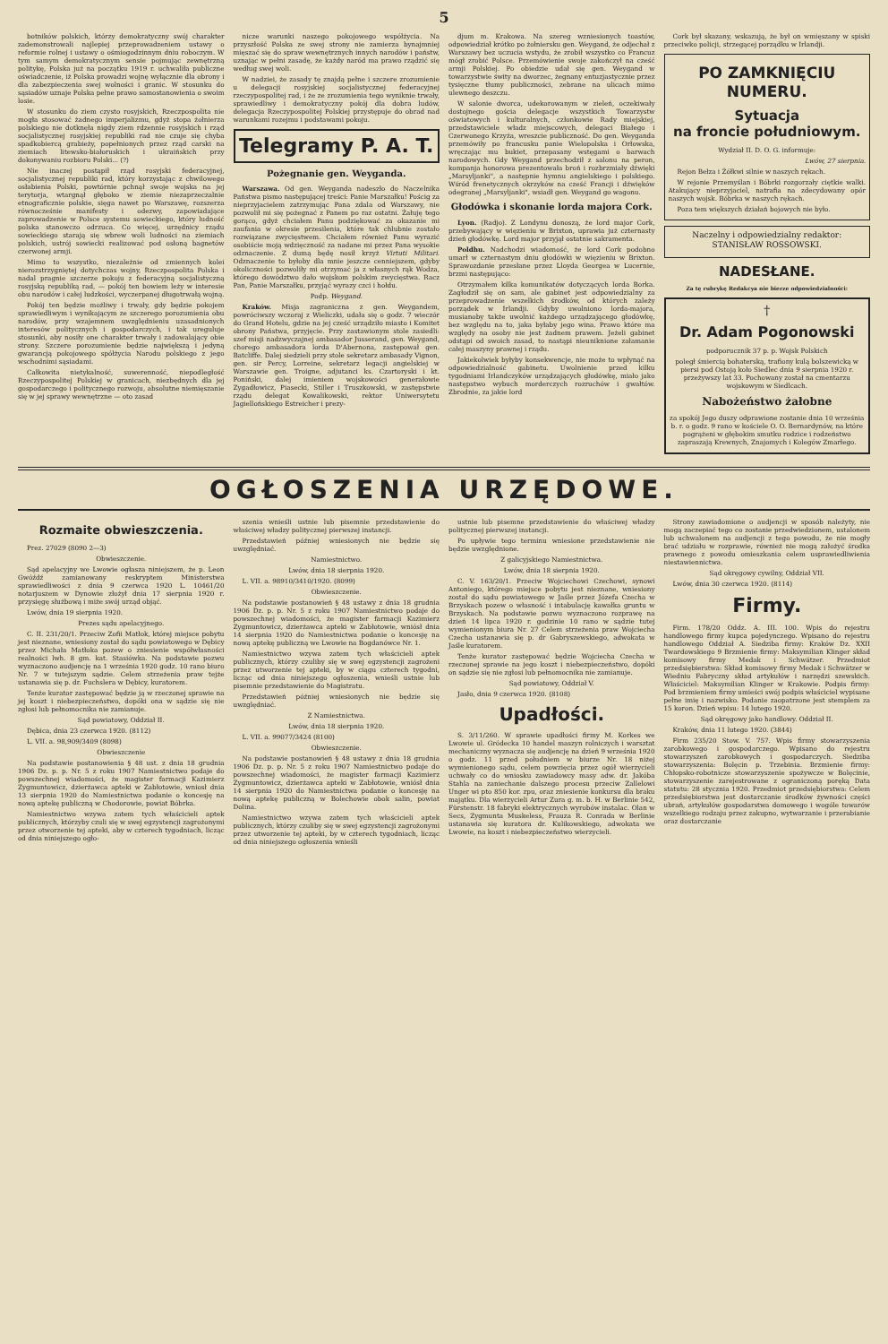5
botników polskich, którzy demokratyczny swój charakter zademonstrowali najlepiej przeprowadzeniem ustawy o reformie rolnej i ustawy o ośmiogodzinnym dniu roboczym. W tym samym demokratycznym sensie pojmując zewnętrzną politykę, Polska już na początku 1919 r. uchwaliła publiczne oświadczenie, iż Polska prowadzi wojnę wyłącznie dla obrony i dla zabezpieczenia swej wolności i granic. W stosunku do sąsiadów uznaje Polska pełne prawo samostanowienia o swoim losie.
W stosunku do ziem czysto rosyjskich, Rzeczpospolita nie mogła stosować żadnego imperjalizmu, gdyż stopa żołnierza polskiego nie dotknęła nigdy ziem rdzennie rosyjskich i rząd socjalistycznej rosyjskiej republiki rad nie czuje się chyba spadkobiercą grabieży, popełnionych przez rząd carski na ziemiach litewsko-białoruskich i ukraińskich przy dokonywaniu rozbioru Polski... (?)
Nie inaczej postąpił rząd rosyjski federacyjnej, socjalistycznej republiki rad, który korzystając z chwilowego osłabienia Polski, powtórnie pchnął swoje wojska na jej terytorja, wtargnął głęboko w ziemie niezaprzeczalnie etnograficznie polskie, sięga nawet po Warszawę, rozszerza równocześnie manifesty i odezwy, zapowiadające zaprowadzenie w Polsce systemu sowieckiego, który ludność polska stanowczo odrzuca. Co więcej, urzędnicy rządu sowieckiego starają się wbrew woli ludności na ziemiach polskich, ustrój sowiecki realizować pod osłoną bagnetów czerwonej armji.
Mimo to wszystko, niezależnie od zmiennych kolei nierozstrzygniętej dotychczas wojny, Rzeczpospolita Polska i nadal pragnie szczerze pokoju z federacyjną socjalistyczną rosyjską republiką rad, — pokój ten bowiem leży w interesie obu narodów i całej ludzkości, wyczerpanej długotrwałą wojną.
Pokój ten będzie możliwy i trwały, gdy będzie pokojem sprawiedliwym i wynikającym ze szczerego porozumienia obu narodów, przy wzajemnem uwzględnieniu uzasadnionych interesów politycznych i gospodarczych, i tak ureguluje stosunki, aby nosiły one charakter trwały i zadowalający obie strony. Szczere porozumienie będzie największą i jedyną gwarancją pokojowego spółżycia Narodu polskiego z jego wschodnimi sąsiadami.
Całkowita nietykalność, suwerenność, niepodległość Rzeczypospolitej Polskiej w granicach, niezbędnych dla jej gospodarczego i politycznego rozwoju, absolutne niemięszanie się w jej sprawy wewnętrzne — oto zasad
nicze warunki naszego pokojowego współżycia. Na przyszłość Polska ze swej strony nie zamierza bynajmniej mięszać się do spraw wewnętrznych innych narodów i państw, uznając w pełni zasadę, że każdy naród ma prawo rządzić się według swej woli.
W nadziei, że zasady tę znajdą pełne i szczere zrozumienie u delegacji rosyjskiej socjalistycznej federacyjnej rzeczypospolitej rad, i że ze zrozumienia tego wyniknie trwały, sprawiedliwy i demokratyczny pokój dla dobra ludów, delegacja Rzeczypospolitej Polskiej przystępuje do obrad nad warunkami rozejmu i podstawami pokoju.
Telegramy P. A. T.
Pożegnanie gen. Weyganda.
Warszawa. Od gen. Weyganda nadeszło do Naczelnika Państwa pismo następującej treści: Panie Marszałku! Pościg za nieprzyjacielem zatrzymując Pana zdala od Warszawy, nie pozwolił mi się pożegnać z Panem po raz ostatni. Żałuję tego gorąco, gdyż chciałem Panu podziękować za okazanie mi zaufania w okresie przesilenia, które tak chlubnie zostało rozwiązane zwycięstwem. Chciałem również Panu wyrazić osobiście moją wdzięczność za nadane mi przez Pana wysokie odznaczenie. Z dumą będę nosił krzyż Virtuti Militari. Odznaczenie to byłoby dla mnie jeszcze cenniejszem, gdyby okoliczności pozwoliły mi otrzymać ja z własnych rąk Wodza, którego dowództwo dało wojskom polskim zwycięstwa. Racz Pan, Panie Marszałku, przyjąć wyrazy czci i hołdu.
Podp. Weygand.
Kraków. Misja zagraniczna z gen. Weygandem, powróciwszy wczoraj z Wieliczki, udała się o godz. 7 wieczór do Grand Hotelu, gdzie na jej cześć urządziło miasto i Komitet obrony Państwa, przyjęcie. Przy zastawionym stole zasiedli: szef misji nadzwyczajnej ambasador Jusserand, gen. Weygand, chorego ambasadora lorda D'Abernona, zastępował gen. Batcliffe. Dalej siedzieli przy stole sekretarz ambasady Vignon, gen. sir Percy, Lorreine, sekretarz legacji angielskiej w Warszawie gen. Troigne, adjutanci ks. Czartoryski i kt. Poniński, dalej imieniem wojskowości generałowie Zygadłowicz, Piasecki, Stiller i Truszkowski, w zastępstwie rządu delegat Kowalikowski, rektor Uniwersytetu Jagiellońskiego Estreicher i prezy-
djum m. Krakowa. Na szereg wzniesionych toastów, odpowiedział krótko po żołniersku gen. Weygand, że odjechał z Warszawy bez uczucia wstydu, że zrobił wszystko co Francuz mógł zrobić Polsce. Przemówienie swoje zakończył na cześć armji Polskiej. Po obiedzie udał się gen. Weygand w towarzystwie świty na dworzec, żegnany entuzjastycznie przez tysięczne tłumy publiczności, zebrane na ulicach mimo ulewnego deszczu.
W salonie dworca, udekorowanym w zieleń, oczekiwały dostojnego gościa delegacje wszystkich Towarzystw oświatowych i kulturalnych, członkowie Rady miejskiej, przedstawiciele władz miejscowych, delegaci Białego i Czerwonego Krzyża, wreszcie publiczność. Do gen. Weyganda przemówiły po francusku panie Wielopolska i Orłowska, wręczając mu bukiet, przepasany wstęgami o barwach narodowych. Gdy Weygand przechodził z salonu na peron, kompanja honorowa prezentowała broń i rozbrzmiały dźwięki „Marsyljanki", a następnie hymnu angielskiego i polskiego. Wśród frenetycznych okrzyków na cześć Francji i dźwięków odegranej „Marsyljanki", wsiadł gen. Weygand go wagonu.
Głodówka i skonanie lorda majora Cork.
Lyon. (Radjo). Z Londynu donoszą, że lord major Cork, przebywający w więzieniu w Brixton, uprawia już czternasty dzień głodówkę. Lord major przyjął ostatnie sakramenta.
Poldhu. Nadchodzi wiadomość, że lord Cork podobno umarł w czternastym dniu głodówki w więzieniu w Brixton. Sprawozdanie przesłane przez Lloyda Georgea w Lucernie, brzmi następująco:
Otrzymałem kilka komunikatów dotyczących lorda Borka. Zagłodził się on sam, ale gabinet jest odpowiedzialny za przeprowadzenie wszelkich środków, od których zależy porządek w Irlandji. Gdyby uwolniono lorda-majora, musianoby także uwolnić każdego urządzającego głodówkę, bez względu na to, jaka byłaby jego wina. Prawo które ma względy na osoby nie jest żadnem prawem. Jeżeli gabinet odstąpi od swoich zasad, to nastąpi nieuniknione załamanie całej maszyny prawnej i rządu.
Jakiekolwiek byłyby konsekwencje, nie może to wpłynąć na odpowiedzialność gabinetu. Uwolnienie przed kilku tygodniami Irlandczyków urządzających głodówkę, miało jako następstwo wybuch morderczych rozruchów i gwałtów. Zbrodnie, za jakie lord
Cork był skazany, wskazują, że był on wmięszany w spiski przeciwko policji, strzegącej porządku w Irlandji.
PO ZAMKNIĘCIU NUMERU.
Sytuacja
na froncie południowym.
Wydział II. D. O. G. informuje:
Lwów, 27 sierpnia.
Rejon Bełza i Żółkwi silnie w naszych rękach.
W rejonie Przemyślan i Bóbrki rozgorzały ciętkie walki. Atakujący nieprzyjaciel, natrafia na zdecydowany opór naszych wojsk. Bóbrka w naszych rękach.
Poza tem większych działań bojowych nie było.
Naczelny i odpowiedzialny redaktor:
STANISŁAW ROSSOWSKI.
NADESŁANE.
Za tę rubrykę Redakcya nie bierze odpowiedzialności:
†
Dr. Adam Pogonowski
podporucznik 37 p. p. Wojsk Polskich
poległ śmiercią bohaterską, trafiony kulą bolszewicką w piersi pod Ostoją koło Siedlec dnia 9 sierpnia 1920 r. przeżywszy lat 33. Pochowany został na cmentarzu wojskowym w Siedlcach.
Nabożeństwo żałobne
za spokój Jego duszy odprawione zostanie dnia 10 września b. r. o godz. 9 rano w kościele O. O. Bernardynów, na które pogrążeni w głębokim smutku rodzice i rodzeństwo zapraszają Krewnych, Znajomych i Kolegów Zmarłego.
OGŁOSZENIA URZĘDOWE.
Rozmaite obwieszczenia.
Prez. 27029 (8090 2—3)
Obwieszczenie.
Sąd apelacyjny we Lwowie ogłasza niniejszem, że p. Leon Gwóźdź zamianowany reskryptem Ministerstwa sprawiedliwości z dnia 9 czerwca 1920 L. 10461/20 notarjuszem w Dynowie złożył dnia 17 sierpnia 1920 r. przysięgę służbową i miże swój urząd objąć.
Lwów, dnia 19 sierpnia 1920.
Prezes sądu apelacyjnego.
C. II. 231/20/1. Przeciw Zofii Matłok, której miejsce pobytu jest nieznane, wniesiony został do sądu powiatowego w Dębicy przez Michała Matłoka pozew o zniesienie współwłasności realności lwh. 8 gm. kat. Stasiówka. Na podstawie pozwu wyznaczono audjencję na 1 września 1920 godz. 10 rano biuro Nr. 7 w tutejszym sądzie. Celem strzeżenia praw tejże ustanawia się p. dr. Fuchslera w Dębicy, kuratorem.
Tenże kurator zastępować będzie ją w rzeczonej sprawie na jej koszt i niebezpieczeństwo, dopóki ona w sądzie się nie zgłosi lub pełnomocnika nie zamianuje.
Sąd powiatowy, Oddział II.
Dębica, dnia 23 czerwca 1920. (8112)
L. VII. a. 98,909/3409 (8098)
Obwieszczenie
Na podstawie postanowienia § 48 ust. z dnia 18 grudnia 1906 Dz. p. p. Nr. 5 z roku 1907 Namiestnictwo podaje do powszechnej wiadomości, że magister farmacji Kazimierz Zygmuntowicz, dzierżawca apteki w Zabłotowie, wniosł dnia 13 sierpnia 1920 do Namiestnictwa podanie o koncesję na nową aptekę publiczną w Chodorowie, powiat Bóbrka.
Namiestnictwo wzywa zatem tych właścicieli aptek publicznych, którzyby czuli się w swej egzystencji zagrożonymi przez otworzenie tej apteki, aby w czterech tygodniach, licząc od dnia niniejszego ogło-
szenia wnieśli ustnie lub pisemnie przedstawienie do właściwej władzy politycznej pierwszej instancji.
Przedstawień później wniesionych nie będzie się uwzględniać.
Namiestnictwo.
Lwów, dnia 18 sierpnia 1920.
L. VII. a. 98910/3410/1920. (8099)
Obwieszczenie.
Na podstawie postanowień § 48 ustawy z dnia 18 grudnia 1906 Dz. p. p. Nr. 5 z roku 1907 Namiestnictwo podaje do powszechnej wiadomości, że magister farmacji Kazimierz Zygmuntowicz, dzierżawca apteki w Zabłotowie, wniósł dnia 14 sierpnia 1920 do Namiestnictwa podanie o koncesję na nową aptekę publiczną we Lwowie na Bogdanówce Nr. 1.
Namiestnictwo wzywa zatem tych właścicieli aptek publicznych, którzy czuliby się w swej egzystencji zagrożeni przez utworzenie tej apteki, by w ciągu czterech tygodni, licząc od dnia niniejszego ogłoszenia, wnieśli ustnie lub pisemnie przedstawienie do Magistratu.
Przedstawień później wniesionych nie będzie się uwzględniać.
Z Namiestnictwa.
Lwów, dnia 18 sierpnia 1920.
L. VII. a. 99077/3424 (8100)
Obwieszczenie.
Na podstawie postanowień § 48 ustawy z dnia 18 grudnia 1906 Dz. p. p. Nr. 5 z roku 1907 Namiestnictwo podaje do powszechnej wiadomości, że magister farmacji Kazimierz Zygmuntowicz, dzierżawca apteki w Zabłotowie, wniósł dnia 14 sierpnia 1920 do Namiestnictwa podanie o koncesję na nową aptekę publiczną w Bolechowie obok salin, powiat Dolina.
Namiestnictwo wzywa zatem tych właścicieli aptek publicznych, którzy czuliby się w swej egzystencji zagrożonymi przez utworzenie tej apteki, by w czterech tygodniach, licząc od dnia niniejszego ogłoszenia wnieśli
ustnie lub pisemne przedstawienie do właściwej władzy politycznej pierwszej instancji.
Po upływie tego terminu wniesione przedstawienie nie będzie uwzględnione.
Z galicyjskiego Namiestnictwa.
Lwów, dnia 18 sierpnia 1920.
C. V. 163/20/1. Przeciw Wojciechowi Czechowi, synowi Antoniego, którego miejsce pobytu jest nieznane, wniesiony został do sądu powiatowego w Jaśle przez Józefa Czecha w Brzyskach pozew o własność i intabulację kawałka gruntu w Brzyskach. Na podstawie pozwu wyznaczono rozprawę na dzień 14 lipca 1920 r. godzinie 10 rano w sądzie tutej wymienionym biura Nr. 27 Celem strzeżenia praw Wojciecha Czecha ustanawia się p. dr Gabryszewskiego, adwokata w Jaśle kuratorem.
Tenże kurator zastępować będzie Wojciecha Czecha w rzeczonej sprawie na jego koszt i niebezpieczeństwo, dopóki on sądzie się nie zgłosi lub pełnomocnika nie zamianuje.
Sąd powiatowy, Oddział V.
Jasło, dnia 9 czerwca 1920. (8108)
Upadłości.
S. 3/11/260. W sprawie upadłości firmy M. Korkes we Lwowie ul. Gródecka 10 handel maszyn rolniczych i warsztat mechaniczny wyznacza się audjencję na dzień 9 września 1920 o godz. 11 przed południem w biurze Nr. 18 niżej wymienionego sądu, celem powzięcia przez ogół wierzycieli uchwały co do wniosku zawiadowcy masy adw. dr. Jakóba Stahla na zaniechanie dalszego procesu przeciw Zallelowi Unger wi pto 850 kor. zpu, oraz zniesienie konkursu dla braku majątku. Dla wierzycieli Artur Zura g. m. b. H. w Berlinie 542, Fürstenstr. 18 fabryki elektrycznych wyrobów instalac. Olan w Secs, Zygmunta Muskeless, Frauza R. Conrada w Berlinie ustanawia się kuratora dr. Kulikowskiego, adwokata we Lwowie, na koszt i niebezpieczeństwo wierzycieli.
Strony zawiadomione o audjencji w sposób należyty, nie mogą zaczepiać tego co zostanie przedwiedzionem, ustalonem lub uchwalonem na audjencji z tego powodu, że nie mogły brać udziału w rozprawie, również nie mogą założyć środka prawnego z powodu omieszkania celem usprawiedliwienia niestawiennictwa.
Sąd okręgowy cywilny, Oddział VII.
Lwów, dnia 30 czerwca 1920. (8114)
Firmy.
Firm. 178/20 Oddz. A. III. 100. Wpis do rejestru handlowego firmy kupca pojedynczego. Wpisano do rejestru handlowego Oddział A. Siedziba firmy: Kraków Dz. XXII Twardowskiego 9 Brzmienie firmy: Maksymilian Klinger skład komisowy firmy Medak i Schwätzer. Przedmiot przedsiębierstwa: Skład komisowy firmy Medak i Schwätzer w Wiedniu Fabryczny skład artykułów i narzędzi szewskich. Właściciel: Maksymilian Klinger w Krakowie. Podpis firmy: Pod brzmieniem firmy umieści swój podpis właściciel wypisane pełne imię i nazwisko. Podanie zaopatrzone jest stemplem za 15 koron. Dzień wpisu: 14 lutego 1920.
Sąd okręgowy jako handlowy. Oddział II.
Kraków, dnia 11 lutego 1920. (3844)
Firm 235/20 Stow. V. 757. Wpis firmy stowarzyszenia zarobkowego i gospodarczego. Wpisano do rejestru stowarzyszeń zarobkowych i gospodarczych. Siedziba stowarzyszenia: Bolęcin p. Trzebinia. Brzmienie firmy: Chłopsko-robotnicze stowarzyszenie spożywcze w Bolęcinie, stowarzyszenie zarejestrowane z ograniczoną poręką Data statutu: 28 stycznia 1920. Przedmiot przedsiębiorstwa: Celem przedsiębiorstwa jest dostarczanie środków żywności części ubrań, artykułów gospodarstwa domowego i wogóle towarów wszelkiego rodzaju przez zakupno, wytwarzanie i przerabianie oraz dostarczanie